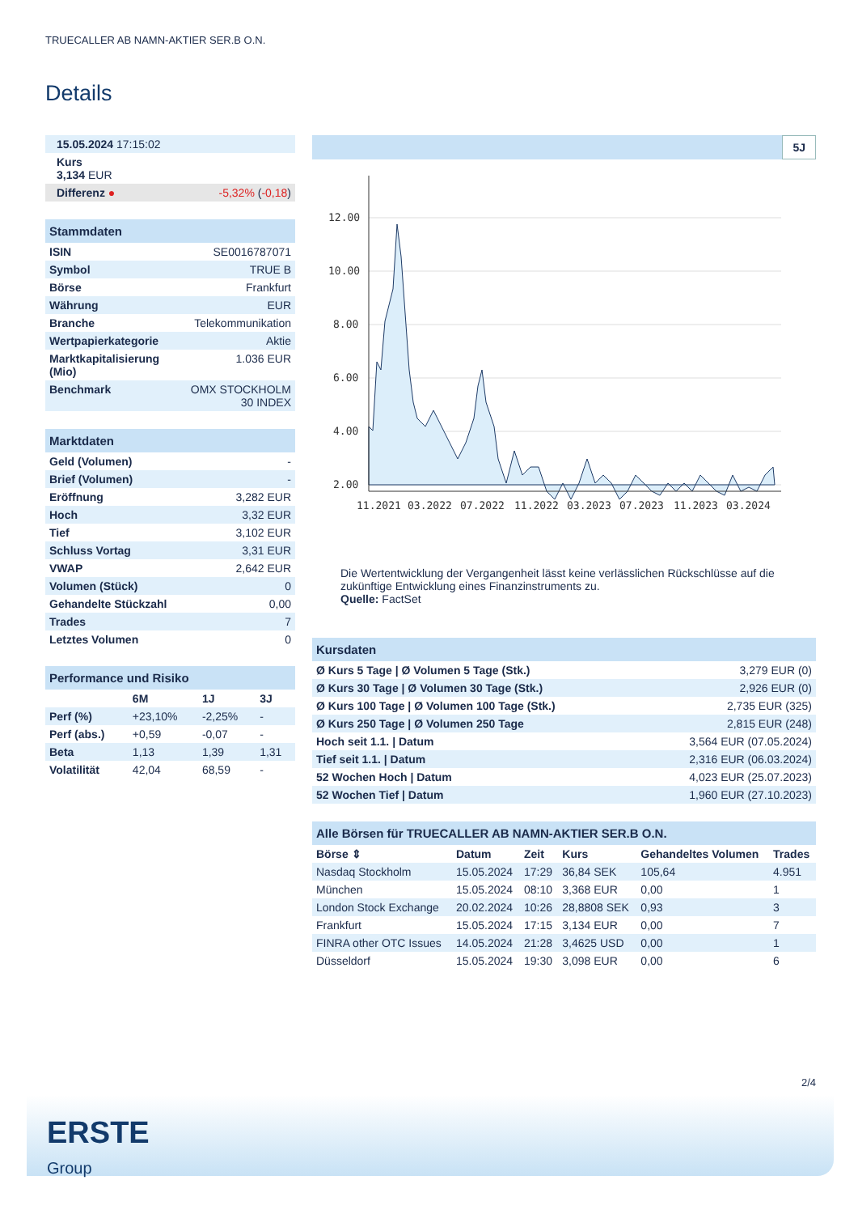TRUECALLER AB NAMN-AKTIER SER.B O.N.
Details
| 15.05.2024 17:15:02 | |
| Kurs 3,134 EUR | |
| Differenz ● | -5,32% ( -0,18 ) |
| Stammdaten | |
| --- | --- |
| ISIN | SE0016787071 |
| Symbol | TRUE B |
| Börse | Frankfurt |
| Währung | EUR |
| Branche | Telekommunikation |
| Wertpapierkategorie | Aktie |
| Marktkapitalisierung (Mio) | 1.036 EUR |
| Benchmark | OMX STOCKHOLM 30 INDEX |
| Marktdaten | |
| --- | --- |
| Geld (Volumen) | - |
| Brief (Volumen) | - |
| Eröffnung | 3,282 EUR |
| Hoch | 3,32 EUR |
| Tief | 3,102 EUR |
| Schluss Vortag | 3,31 EUR |
| VWAP | 2,642 EUR |
| Volumen (Stück) | 0 |
| Gehandelte Stückzahl | 0,00 |
| Trades | 7 |
| Letztes Volumen | 0 |
| Performance und Risiko | | | |
| --- | --- | --- | --- |
| | 6M | 1J | 3J |
| Perf (%) | +23,10% | -2,25% | - |
| Perf (abs.) | +0,59 | -0,07 | - |
| Beta | 1,13 | 1,39 | 1,31 |
| Volatilität | 42,04 | 68,59 | - |
5J
12.00
10.00
8.00
6.00
4.00
2.00
11.2021
03.2022
07.2022
11.2022
03.2023
07.2023
11.2023
03.2024
Die Wertentwicklung der Vergangenheit lässt keine verlässlichen Rückschlüsse auf die zukünftige Entwicklung eines Finanzinstruments zu.
Quelle: FactSet
| Kursdaten | |
| --- | --- |
| Ø Kurs 5 Tage / Ø Volumen 5 Tage (Stk.) | 3,279 EUR (0) |
| Ø Kurs 30 Tage / Ø Volumen 30 Tage (Stk.) | 2,926 EUR (0) |
| Ø Kurs 100 Tage / Ø Volumen 100 Tage (Stk.) | 2,735 EUR (325) |
| Ø Kurs 250 Tage / Ø Volumen 250 Tage | 2,815 EUR (248) |
| Hoch seit 1.1. / Datum | 3,564 EUR (07.05.2024) |
| Tief seit 1.1. / Datum | 2,316 EUR (06.03.2024) |
| 52 Wochen Hoch / Datum | 4,023 EUR (25.07.2023) |
| 52 Wochen Tief / Datum | 1,960 EUR (27.10.2023) |
| Alle Börsen für TRUECALLER AB NAMN-AKTIER SER.B O.N. | | | | | |
| --- | --- | --- | --- | --- | --- |
| Börse ⇕ | Datum | Zeit | Kurs | Gehandeltes Volumen | Trades |
| Nasdaq Stockholm | 15.05.2024 | 17:29 | 36,84 SEK | 105,64 | 4.951 |
| München | 15.05.2024 | 08:10 | 3,368 EUR | 0,00 | 1 |
| London Stock Exchange | 20.02.2024 | 10:26 | 28,8808 SEK | 0,93 | 3 |
| Frankfurt | 15.05.2024 | 17:15 | 3,134 EUR | 0,00 | 7 |
| FINRA other OTC Issues | 14.05.2024 | 21:28 | 3,4625 USD | 0,00 | 1 |
| Düsseldorf | 15.05.2024 | 19:30 | 3,098 EUR | 0,00 | 6 |
2/4
ERSTE
Group